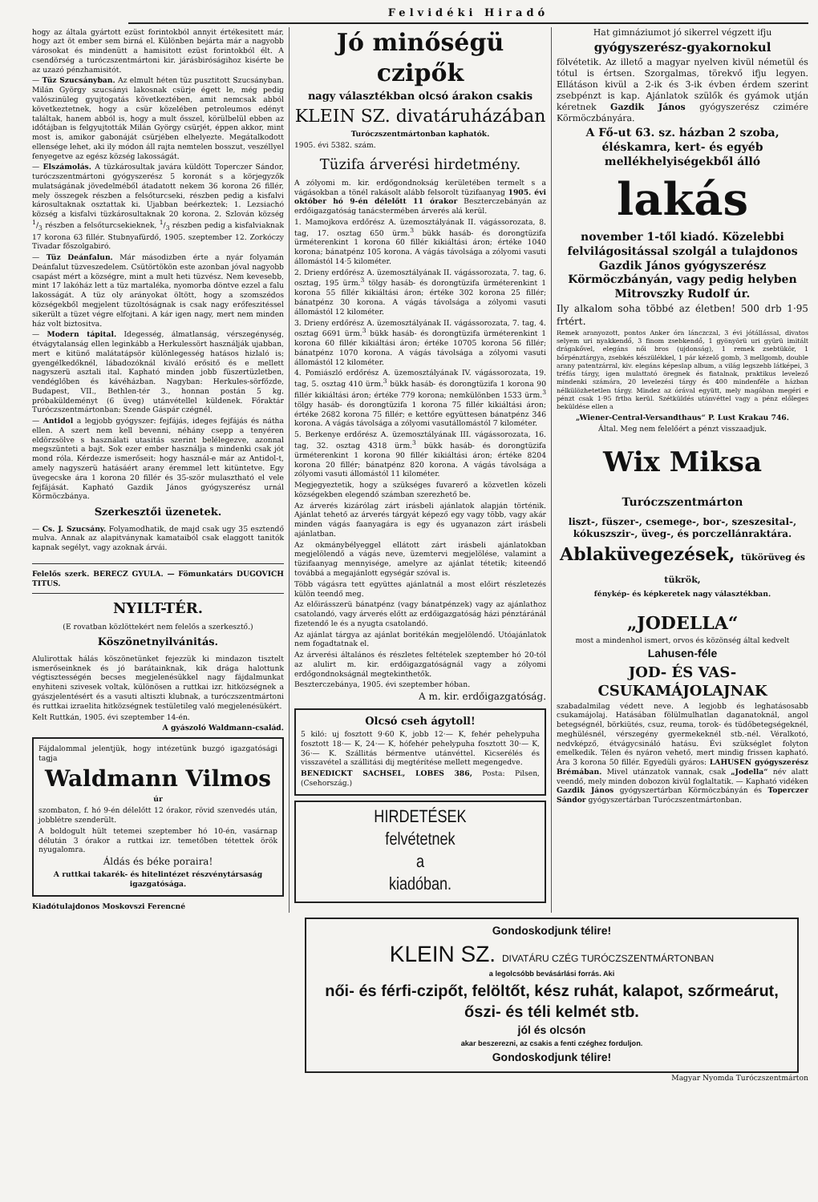Felvidéki Hiradó
hogy az általa gyártott ezüst forintokból annyit értékesitett már, hogy azt öt ember sem birná el. Különben bejárta már a nagyobb városokat és mindenütt a hamisitott ezüst forintokból élt. A csendörség a turóczszentmártoni kir. járásbiróságihoz kisérte be az uzazó pénzhamisitót.
— Tüz Szucsányban. Az elmult héten tüz pusztitott Szucsányban. Milán György szucsányi lakosnak csürje égett le, még pedig valószinüleg gyujtogatás következtében, amit nemcsak abból következtetnek, hogy a csür közelében petroleumos edényt találtak, hanem abból is, hogy a mult ősszel, körülbelül ebben az időtájban is felgyujtották Milán György csürjét, éppen akkor, mint most is, amikor gabonáját csürjében elhelyezte. Megátalkodott ellensége lehet, aki ily módon áll rajta nemtelen bosszut, veszéllyel fenyegetve az egész község lakosságát.
— Elszámolás. A tüzkárosultak javára küldött Toperczer Sándor, turóczszentmártoni gyógyszerész 5 koronát s a körjegyzők mulatságának jövedelméből átadatott nekem 36 korona 26 fillér, mely összegek részben a felsőturcseki, részben pedig a kisfalvi károsultaknak osztattak ki. Ujabban beérkeztek: 1. Lezsiachó község a kisfalvi tüzkárosultaknak 20 korona. 2. Szlován község 1/3 részben a felsőturcsekieknek, 1/3 részben pedig a kisfalviaknak 17 korona 63 fillér. Stubnyafürdő, 1905. szeptember 12. Zorkóczy Tivadar főszolgabiró.
— Tüz Deánfalun. Már másodizben érte a nyár folyamán Deánfalut tüzveszedelem. Csütörtökön este azonban jóval nagyobb csapást mért a községre, mint a mult heti tüzvész. Nem kevesebb, mint 17 lakóház lett a tüz martaléka, nyomorba döntve ezzel a falu lakosságát. A tüz oly arányokat öltött, hogy a szomszédos községekből megjelent tüzoltóságnak is csak nagy erőfeszitéssel sikerült a tüzet végre elfojtani. A kár igen nagy, mert nem minden ház volt biztositva.
— Modern tápital. Idegesség, álmatlanság, vérszegénység, étvágytalanság ellen leginkább a Herkulessört használják ujabban, mert e kitünő malátatápsör különlegesség hatásos hizlaló is; gyengélkedőknél, lábadozóknál kiváló erősitő és e mellett nagyszerü asztali ital. Kapható minden jobb füszertüzletben, vendéglőben és kávéházban. Nagyban: Herkules-sörfőzde, Budapest, VII., Bethlen-tér 3., honnan postán 5 kg. próbaküldeményt (6 üveg) utánvétellel küldenek. Főraktár Turóczszentmártonban: Szende Gáspár czégnél.
— Antidol a legjobb gyógyszer: fejfájás, ideges fejfájás és nátha ellen. A szert nem kell bevenni, néhány csepp a tenyéren eldörzsölve s használati utasitás szerint belélegezve, azonnal megszünteti a bajt. Sok ezer ember használja s mindenki csak jót mond róla. Kérdezze ismerőseit: hogy használ-e már az Antidol-t, amely nagyszerü hatásáért arany éremmel lett kitüntetve. Egy üvegecske ára 1 korona 20 fillér és 35-ször mulasztható el vele fejfájását. Kapható Gazdik János gyógyszerész urnál Körmöczbánya.
Szerkesztői üzenetek.
— Cs. J. Szucsány. Folyamodhatik, de majd csak ugy 35 esztendő mulva. Annak az alapitványnak kamataiból csak elaggott tanitók kapnak segélyt, vagy azoknak árvái.
Felelős szerk. BERECZ GYULA. — Fömunkatárs DUGOVICH TITUS.
NYILT-TÉR.
(E rovatban közlöttekért nem felelős a szerkesztő.)
Köszönetnyilvánitás.
Alulirottak hálás köszönetünket fejezzük ki mindazon tisztelt ismerőseinknek és jó barátainknak, kik drága halottunk végtisztességén becses megjelenésükkel nagy fájdalmunkat enyhiteni szivesek voltak, különösen a ruttkai izr. hitközségnek a gyászjelentésért és a vasuti altiszti klubnak, a turóczszentmártoni és ruttkai izraelita hitközségnek testületileg való megjelenésükért.
Kelt Ruttkán, 1905. évi szeptember 14-én.
A gyászoló Waldmann-család.
Fájdalommal jelentjük, hogy intézetünk buzgó igazgatósági tagja
Waldmann Vilmos
úr
szombaton, f. hó 9-én délelőtt 12 órakor, rövid szenvedés után, jobblétre szenderült.
A boldogult hült tetemei szeptember hó 10-én, vasárnap délután 3 órakor a ruttkai izr. temetőben tétettek örök nyugalomra.
Áldás és béke poraira!
A ruttkai takarék- és hitelintézet részvénytársaság igazgatósága.
Kiadótulajdonos Moskovszi Ferencné
Jó minőségü czipők
nagy választékban olcsó árakon csakis
KLEIN SZ. divatáruházában
Turóczszentmártonban kaphatók.
1905. évi 5382. szám.
Tüzifa árverési hirdetmény.
A zólyomi m. kir. erdőgondnokság kerületében termelt s a vágásokban a tönél rakásolt alább felsorolt tüzifaanyag 1905. évi október hó 9-én délelőtt 11 órakor Beszterczebányán az erdőigazgatóság tanácstermében árverés alá kerül.
1. Mamojkova erdőrész A. üzemosztályának II. vágássorozata, 8. tag, 17. osztag 650 ürm.<sup>3</sup> bükk hasáb- és dorongtüzifa ürméterenkint 1 korona 60 fillér kikiáltási áron; értéke 1040 korona; bánatpénz 105 korona. A vágás távolsága a zólyomi vasuti állomástól 14·5 kilométer.
2. Drieny erdőrész A. üzemosztályának II. vágássorozata, 7. tag, 6. osztag, 195 ürm.<sup>3</sup> tölgy hasáb- és dorongtüzifa ürméterenkint 1 korona 55 fillér kikiáltási áron; értéke 302 korona 25 fillér; bánatpénz 30 korona. A vágás távolsága a zólyomi vasuti állomástól 12 kilométer.
3. Drieny erdőrész A. üzemosztályának II. vágássorozata, 7. tag, 4. osztag 6691 ürm.<sup>3</sup> bükk hasáb- és dorongtüzifa ürméterenkint 1 korona 60 fillér kikiáltási áron; értéke 10705 korona 56 fillér; bánatpénz 1070 korona. A vágás távolsága a zólyomi vasuti állomástól 12 kilométer.
4. Pomiászló erdőrész A. üzemosztályának IV. vágássorozata, 19. tag, 5. osztag 410 ürm.<sup>3</sup> bükk hasáb- és dorongtüzifa 1 korona 90 fillér kikiáltási áron; értéke 779 korona; nemkülönben 1533 ürm.<sup>3</sup> tölgy hasáb- és dorongtüzifa 1 korona 75 fillér kikiáltási áron; értéke 2682 korona 75 fillér; e kettőre együttesen bánatpénz 346 korona. A vágás távolsága a zólyomi vasutállomástól 7 kilométer.
5. Berkenye erdőrész A. üzemosztályának III. vágássorozata, 16. tag, 32. osztag 4318 ürm.<sup>3</sup> bükk hasáb- és dorongtüzifa ürméterenkint 1 korona 90 fillér kikiáltási áron; értéke 8204 korona 20 fillér; bánatpénz 820 korona. A vágás távolsága a zólyomi vasuti állomástól 11 kilométer.
Megjegyeztetik, hogy a szükséges fuvarerő a közvetlen közeli községekben elegendő számban szerezhető be.
Az árverés kizárólag zárt irásbeli ajánlatok alapján történik. Ajánlat tehető az árverés tárgyát képező egy vagy több, vagy akár minden vágás faanyagára is egy és ugyanazon zárt irásbeli ajánlatban.
Az okmánybélyeggel ellátott zárt irásbeli ajánlatokban megjelölendő a vágás neve, üzemtervi megjelölése, valamint a tüzifaanyag mennyisége, amelyre az ajánlat tétetik; kiteendő továbbá a megajánlott egységár szóval is.
Több vágásra tett együttes ajánlatnál a most előirt részletezés külön teendő meg.
Az előirásszerü bánatpénz (vagy bánatpénzek) vagy az ajánlathoz csatolandó, vagy árverés előtt az erdőigazgatóság házi pénztáránál fizetendő le és a nyugta csatolandó.
Az ajánlat tárgya az ajánlat boritékán megjelölendő. Utóajánlatok nem fogadtatnak el.
Az árverési általános és részletes feltételek szeptember hó 20-tól az alulirt m. kir. erdőigazgatóságnál vagy a zólyomi erdőgondnokságnál megtekinthetők.
Beszterczebánya, 1905. évi szeptember hóban.
A m. kir. erdőigazgatóság.
Olcsó cseh ágytoll!
5 kiló: uj fosztott 9·60 K, jobb 12·— K, fehér pehelypuha fosztott 18·— K, 24·— K, hófehér pehelypuha fosztott 30·— K, 36·— K. Szállitás bérmentve utánvéttel. Kicserélés és visszavétel a szállitási dij megtérítése mellett megengedve.
BENEDICKT SACHSEL, LOBES 386, Posta: Pilsen, (Csehország.)
HIRDETÉSEK
felvétetnek
a
kiadóban.
Hat gimnáziumot jó sikerrel végzett ifju
gyógyszerész-gyakornokul
fölvétetik. Az illető a magyar nyelven kivül németül és tótul is értsen. Szorgalmas, törekvő ifju legyen. Ellátáson kivül a 2-ik és 3-ik évben érdem szerint zsebpénzt is kap. Ajánlatok szülők és gyámok utján kéretnek Gazdik János gyógyszerész czimére Körmöczbányára.
A Fő-ut 63. sz. házban 2 szoba, éléskamra, kert- és egyéb mellékhelyiségekből álló
lakás
november 1-től kiadó. Közelebbi felvilágositással szolgál a tulajdonos Gazdik János gyógyszerész Körmöczbányán, vagy pedig helyben Mitrovszky Rudolf úr.
Ily alkalom soha többé az életben! 500 drb 1·95 frtért.
Remek aranyozott, pontos Anker óra lánczczal, 3 évi jótállással, divatos selyem uri nyakkendő, 3 finom zsebkendő, 1 gyönyörü uri gyürü imitált drágakővel, elegáns női bros (ujdonság), 1 remek zsebtükör, 1 bőrpénztárgya, zsebkés készülékkel, 1 pár kézelő gomb, 3 mellgomb, double arany patentzárral, kiv. elegáns képeslap album, a világ legszebb látképei, 3 tréfás tárgy, igen mulattató öregnek és fiatalnak, praktikus levelező mindenki számára, 20 levelezési tárgy és 400 mindenféle a házban nélkülözhetetlen tárgy. Mindez az órával együtt, mely magában megéri e pénzt csak 1·95 frtba kerül. Szétküldés utánvéttel vagy a pénz előleges beküldése ellen a
„Wiener-Central-Versandthaus“ P. Lust Krakau 746.
Által. Meg nem felelőért a pénzt visszaadjuk.
Wix Miksa Turóczszentmárton
liszt-, füszer-, csemege-, bor-, szeszesital-, kókuszszir-, üveg-, és porczellánraktára.
Ablaküvegezések, tükörüveg és tükrök,
fénykép- és képkeretek nagy választékban.
„JODELLA“
most a mindenhol ismert, orvos és közönség által kedvelt
Lahusen-féle
JOD- ÉS VAS-CSUKAMÁJOLAJNAK
szabadalmilag védett neve. A legjobb és leghatásosabb csukamájolaj. Hatásában fölülmulhatlan daganatoknál, angol betegségnél, börkiütés, csuz, reuma, torok- és tüdőbetegségeknél, meghülésnél, vérszegény gyermekeknél stb.-nél. Véralkotó, nedvképző, étvágycsináló hatásu. Évi szükséglet folyton emelkedik. Télen és nyáron vehető, mert mindig frissen kapható. Ára 3 korona 50 fillér. Egyedüli gyáros: LAHUSEN gyógyszerész Brémában. Mivel utánzatok vannak, csak „Jodella“ név alatt veendő, mely minden dobozon kivül foglaltatik. — Kapható vidéken Gazdik János gyógyszertárban Körmöczbányán és Toperczer Sándor gyógyszertárban Turóczszentmártonban.
Gondoskodjunk télire!
KLEIN SZ. DIVATÁRU CZÉG TURÓCZSZENTMÁRTONBAN
a legolcsóbb bevásárlási forrás. Aki
női- és férfi-czipőt, felöltőt, kész ruhát, kalapot, szőrmeárut, őszi- és téli kelmét stb.
jól és olcsón
akar beszerezni, az csakis a fenti czéghez forduljon.
Gondoskodjunk télire!
Magyar Nyomda Turóczszentmárton